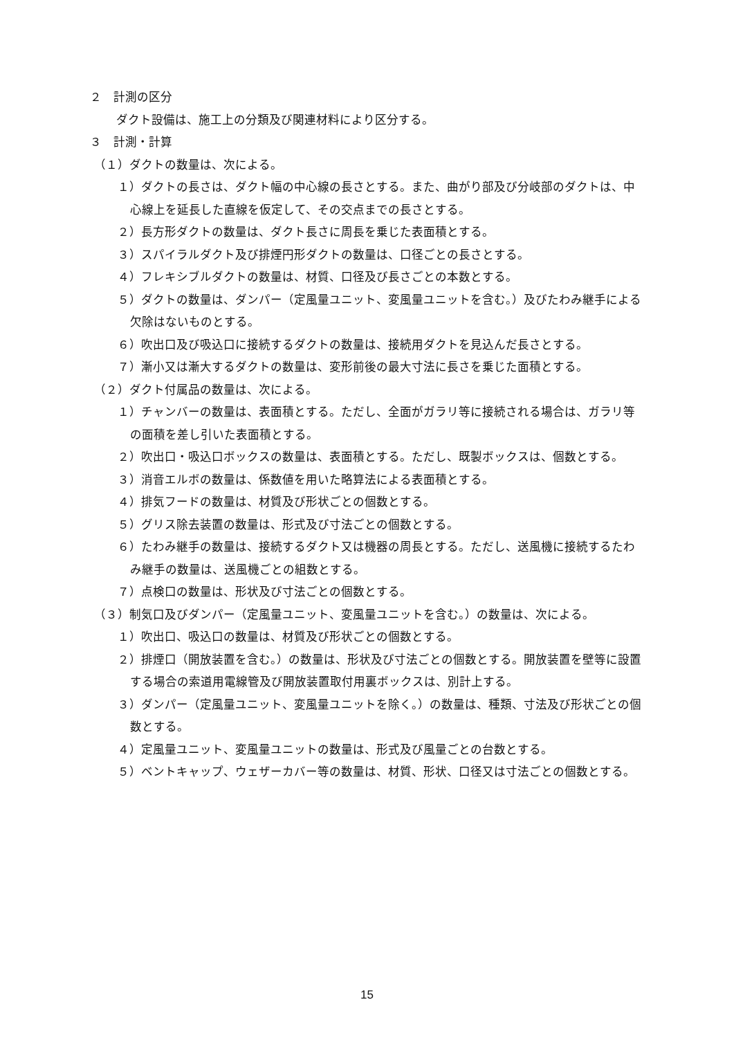２　計測の区分
ダクト設備は、施工上の分類及び関連材料により区分する。
３　計測・計算
（１）ダクトの数量は、次による。
１）ダクトの長さは、ダクト幅の中心線の長さとする。また、曲がり部及び分岐部のダクトは、中心線上を延長した直線を仮定して、その交点までの長さとする。
２）長方形ダクトの数量は、ダクト長さに周長を乗じた表面積とする。
３）スパイラルダクト及び排煙円形ダクトの数量は、口径ごとの長さとする。
４）フレキシブルダクトの数量は、材質、口径及び長さごとの本数とする。
５）ダクトの数量は、ダンパー（定風量ユニット、変風量ユニットを含む。）及びたわみ継手による欠除はないものとする。
６）吹出口及び吸込口に接続するダクトの数量は、接続用ダクトを見込んだ長さとする。
７）漸小又は漸大するダクトの数量は、変形前後の最大寸法に長さを乗じた面積とする。
（２）ダクト付属品の数量は、次による。
１）チャンバーの数量は、表面積とする。ただし、全面がガラリ等に接続される場合は、ガラリ等の面積を差し引いた表面積とする。
２）吹出口・吸込口ボックスの数量は、表面積とする。ただし、既製ボックスは、個数とする。
３）消音エルボの数量は、係数値を用いた略算法による表面積とする。
４）排気フードの数量は、材質及び形状ごとの個数とする。
５）グリス除去装置の数量は、形式及び寸法ごとの個数とする。
６）たわみ継手の数量は、接続するダクト又は機器の周長とする。ただし、送風機に接続するたわみ継手の数量は、送風機ごとの組数とする。
７）点検口の数量は、形状及び寸法ごとの個数とする。
（３）制気口及びダンパー（定風量ユニット、変風量ユニットを含む。）の数量は、次による。
１）吹出口、吸込口の数量は、材質及び形状ごとの個数とする。
２）排煙口（開放装置を含む。）の数量は、形状及び寸法ごとの個数とする。開放装置を壁等に設置する場合の索道用電線管及び開放装置取付用裏ボックスは、別計上する。
３）ダンパー（定風量ユニット、変風量ユニットを除く。）の数量は、種類、寸法及び形状ごとの個数とする。
４）定風量ユニット、変風量ユニットの数量は、形式及び風量ごとの台数とする。
５）ベントキャップ、ウェザーカバー等の数量は、材質、形状、口径又は寸法ごとの個数とする。
15